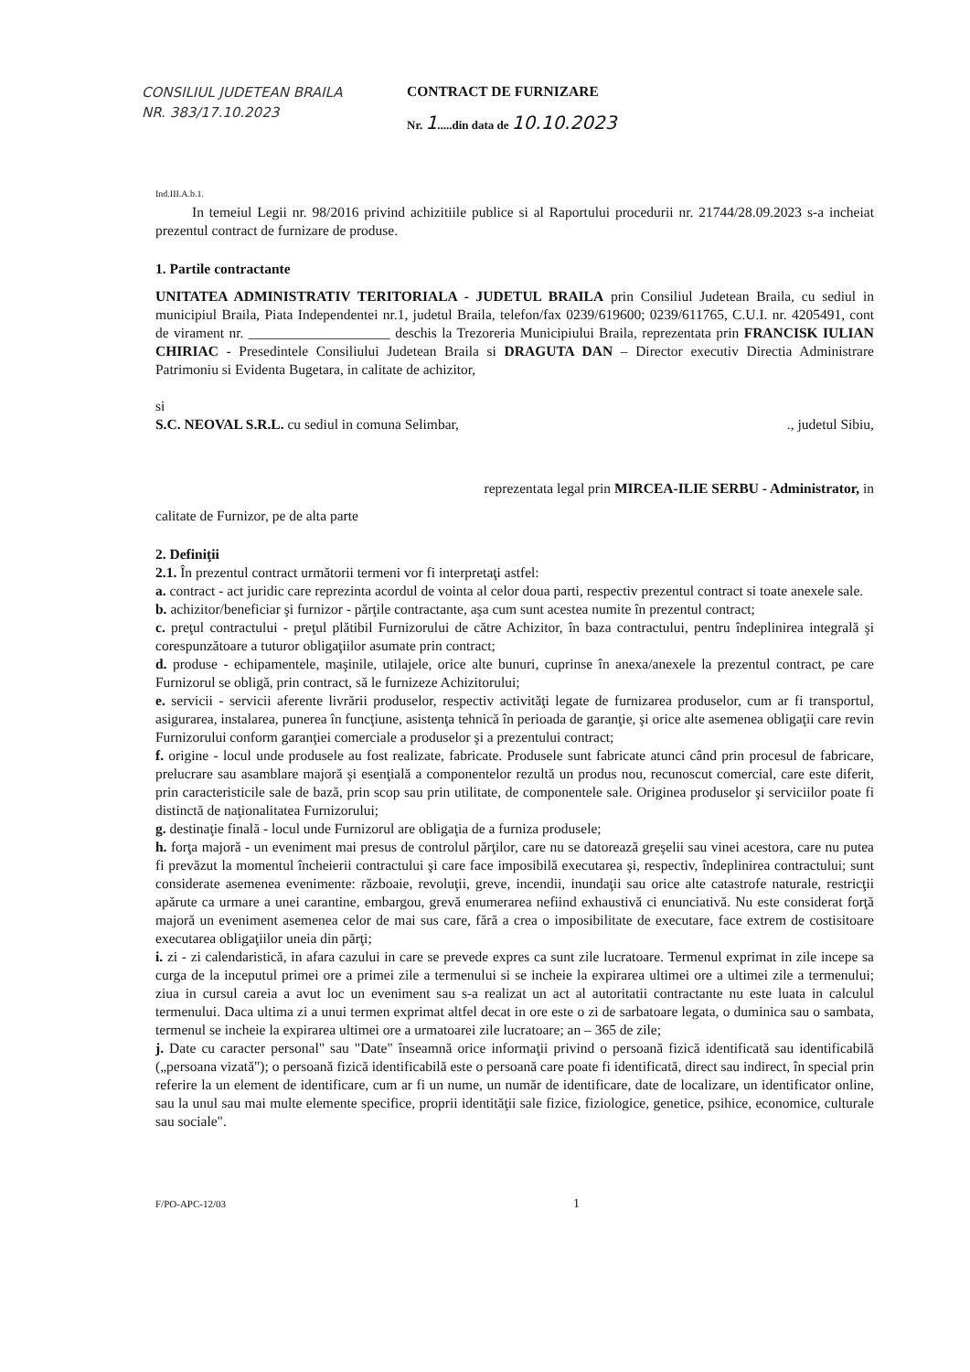CONSILIUL JUDETEAN BRAILA
NR. 383/17.10.2023
CONTRACT DE FURNIZARE
Nr. 1.....din data de 10.10.2023
Ind.III.A.b.1.
In temeiul Legii nr. 98/2016 privind achizitiile publice si al Raportului procedurii nr. 21744/28.09.2023 s-a incheiat prezentul contract de furnizare de produse.
1. Partile contractante
UNITATEA ADMINISTRATIV TERITORIALA - JUDETUL BRAILA prin Consiliul Judetean Braila, cu sediul in municipiul Braila, Piata Independentei nr.1, judetul Braila, telefon/fax 0239/619600; 0239/611765, C.U.I. nr. 4205491, cont de virament nr. ____________________ deschis la Trezoreria Municipiului Braila, reprezentata prin FRANCISK IULIAN CHIRIAC - Presedintele Consiliului Judetean Braila si DRAGUTA DAN – Director executiv Directia Administrare Patrimoniu si Evidenta Bugetara, in calitate de achizitor,
si
S.C. NEOVAL S.R.L. cu sediul in comuna Selimbar, ., judetul Sibiu,
reprezentata legal prin MIRCEA-ILIE SERBU - Administrator, in
calitate de Furnizor, pe de alta parte
2. Definiţii
2.1. În prezentul contract următorii termeni vor fi interpretaţi astfel:
a. contract - act juridic care reprezinta acordul de vointa al celor doua parti, respectiv prezentul contract si toate anexele sale.
b. achizitor/beneficiar şi furnizor - părţile contractante, aşa cum sunt acestea numite în prezentul contract;
c. preţul contractului - preţul plătibil Furnizorului de către Achizitor, în baza contractului, pentru îndeplinirea integrală şi corespunzătoare a tuturor obligaţiilor asumate prin contract;
d. produse - echipamentele, maşinile, utilajele, orice alte bunuri, cuprinse în anexa/anexele la prezentul contract, pe care Furnizorul se obligă, prin contract, să le furnizeze Achizitorului;
e. servicii - servicii aferente livrării produselor, respectiv activităţi legate de furnizarea produselor, cum ar fi transportul, asigurarea, instalarea, punerea în funcţiune, asistenţa tehnică în perioada de garanţie, şi orice alte asemenea obligaţii care revin Furnizorului conform garanţiei comerciale a produselor şi a prezentului contract;
f. origine - locul unde produsele au fost realizate, fabricate. Produsele sunt fabricate atunci când prin procesul de fabricare, prelucrare sau asamblare majoră şi esenţială a componentelor rezultă un produs nou, recunoscut comercial, care este diferit, prin caracteristicile sale de bază, prin scop sau prin utilitate, de componentele sale. Originea produselor şi serviciilor poate fi distinctă de naţionalitatea Furnizorului;
g. destinaţie finală - locul unde Furnizorul are obligaţia de a furniza produsele;
h. forţa majoră - un eveniment mai presus de controlul părţilor, care nu se datorează greşelii sau vinei acestora, care nu putea fi prevăzut la momentul încheierii contractului şi care face imposibilă executarea şi, respectiv, îndeplinirea contractului; sunt considerate asemenea evenimente: războaie, revoluţii, greve, incendii, inundaţii sau orice alte catastrofe naturale, restricţii apărute ca urmare a unei carantine, embargou, grevă enumerarea nefiind exhaustivă ci enunciativă. Nu este considerat forţă majoră un eveniment asemenea celor de mai sus care, fără a crea o imposibilitate de executare, face extrem de costisitoare executarea obligaţiilor uneia din părţi;
i. zi - zi calendaristică, in afara cazului in care se prevede expres ca sunt zile lucratoare. Termenul exprimat in zile incepe sa curga de la inceputul primei ore a primei zile a termenului si se incheie la expirarea ultimei ore a ultimei zile a termenului; ziua in cursul careia a avut loc un eveniment sau s-a realizat un act al autoritatii contractante nu este luata in calculul termenului. Daca ultima zi a unui termen exprimat altfel decat in ore este o zi de sarbatoare legata, o duminica sau o sambata, termenul se incheie la expirarea ultimei ore a urmatoarei zile lucratoare; an – 365 de zile;
j. Date cu caracter personal" sau "Date" înseamnă orice informaţii privind o persoană fizică identificată sau identificabilă („persoana vizată"); o persoană fizică identificabilă este o persoană care poate fi identificată, direct sau indirect, în special prin referire la un element de identificare, cum ar fi un nume, un număr de identificare, date de localizare, un identificator online, sau la unul sau mai multe elemente specifice, proprii identităţii sale fizice, fiziologice, genetice, psihice, economice, culturale sau sociale".
F/PO-APC-12/03 1